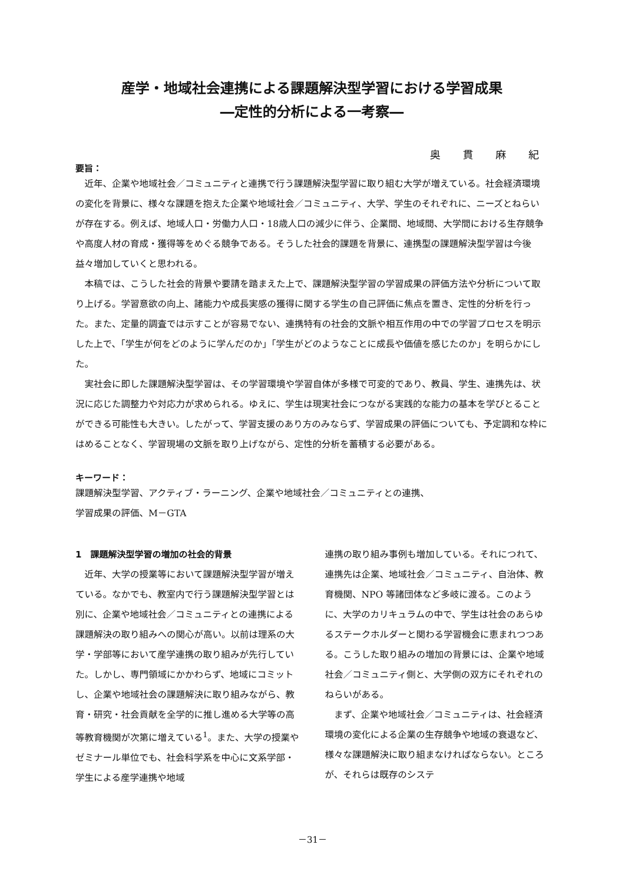産学・地域社会連携による課題解決型学習における学習成果
―定性的分析による一考察―
奥 貫 麻 紀
要旨：
近年、企業や地域社会／コミュニティと連携で行う課題解決型学習に取り組む大学が増えている。社会経済環境の変化を背景に、様々な課題を抱えた企業や地域社会／コミュニティ、大学、学生のそれぞれに、ニーズとねらいが存在する。例えば、地域人口・労働力人口・18歳人口の減少に伴う、企業間、地域間、大学間における生存競争や高度人材の育成・獲得等をめぐる競争である。そうした社会的課題を背景に、連携型の課題解決型学習は今後益々増加していくと思われる。
本稿では、こうした社会的背景や要請を踏まえた上で、課題解決型学習の学習成果の評価方法や分析について取り上げる。学習意欲の向上、諸能力や成長実感の獲得に関する学生の自己評価に焦点を置き、定性的分析を行った。また、定量的調査では示すことが容易でない、連携特有の社会的文脈や相互作用の中での学習プロセスを明示した上で、「学生が何をどのように学んだのか」「学生がどのようなことに成長や価値を感じたのか」を明らかにした。
実社会に即した課題解決型学習は、その学習環境や学習自体が多様で可変的であり、教員、学生、連携先は、状況に応じた調整力や対応力が求められる。ゆえに、学生は現実社会につながる実践的な能力の基本を学びとることができる可能性も大きい。したがって、学習支援のあり方のみならず、学習成果の評価についても、予定調和な枠にはめることなく、学習現場の文脈を取り上げながら、定性的分析を蓄積する必要がある。
キーワード：
課題解決型学習、アクティブ・ラーニング、企業や地域社会／コミュニティとの連携、
学習成果の評価、M－GTA
1　課題解決型学習の増加の社会的背景
近年、大学の授業等において課題解決型学習が増えている。なかでも、教室内で行う課題解決型学習とは別に、企業や地域社会／コミュニティとの連携による課題解決の取り組みへの関心が高い。以前は理系の大学・学部等において産学連携の取り組みが先行していた。しかし、専門領域にかかわらず、地域にコミットし、企業や地域社会の課題解決に取り組みながら、教育・研究・社会貢献を全学的に推し進める大学等の高等教育機関が次第に増えている<sup>1</sup>。また、大学の授業やゼミナール単位でも、社会科学系を中心に文系学部・学生による産学連携や地域
連携の取り組み事例も増加している。それにつれて、連携先は企業、地域社会／コミュニティ、自治体、教育機関、NPO 等諸団体など多岐に渡る。このように、大学のカリキュラムの中で、学生は社会のあらゆるステークホルダーと関わる学習機会に恵まれつつある。こうした取り組みの増加の背景には、企業や地域社会／コミュニティ側と、大学側の双方にそれぞれのねらいがある。
まず、企業や地域社会／コミュニティは、社会経済環境の変化による企業の生存競争や地域の衰退など、様々な課題解決に取り組まなければならない。ところが、それらは既存のシステ
－31－